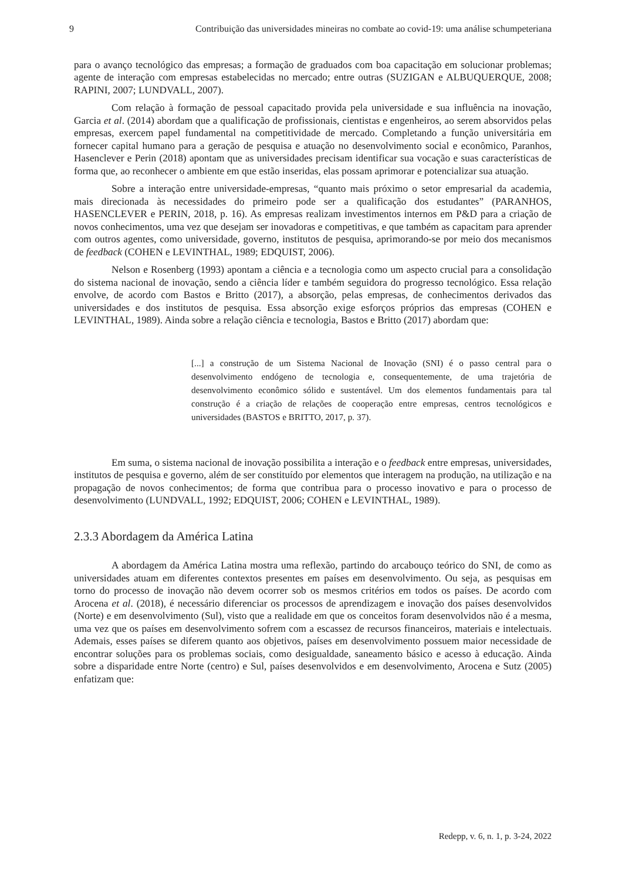9 Contribuição das universidades mineiras no combate ao covid-19: uma análise schumpeteriana
para o avanço tecnológico das empresas; a formação de graduados com boa capacitação em solucionar problemas; agente de interação com empresas estabelecidas no mercado; entre outras (SUZIGAN e ALBUQUERQUE, 2008; RAPINI, 2007; LUNDVALL, 2007).
Com relação à formação de pessoal capacitado provida pela universidade e sua influência na inovação, Garcia et al. (2014) abordam que a qualificação de profissionais, cientistas e engenheiros, ao serem absorvidos pelas empresas, exercem papel fundamental na competitividade de mercado. Completando a função universitária em fornecer capital humano para a geração de pesquisa e atuação no desenvolvimento social e econômico, Paranhos, Hasenclever e Perin (2018) apontam que as universidades precisam identificar sua vocação e suas características de forma que, ao reconhecer o ambiente em que estão inseridas, elas possam aprimorar e potencializar sua atuação.
Sobre a interação entre universidade-empresas, “quanto mais próximo o setor empresarial da academia, mais direcionada às necessidades do primeiro pode ser a qualificação dos estudantes” (PARANHOS, HASENCLEVER e PERIN, 2018, p. 16). As empresas realizam investimentos internos em P&D para a criação de novos conhecimentos, uma vez que desejam ser inovadoras e competitivas, e que também as capacitam para aprender com outros agentes, como universidade, governo, institutos de pesquisa, aprimorando-se por meio dos mecanismos de feedback (COHEN e LEVINTHAL, 1989; EDQUIST, 2006).
Nelson e Rosenberg (1993) apontam a ciência e a tecnologia como um aspecto crucial para a consolidação do sistema nacional de inovação, sendo a ciência líder e também seguidora do progresso tecnológico. Essa relação envolve, de acordo com Bastos e Britto (2017), a absorção, pelas empresas, de conhecimentos derivados das universidades e dos institutos de pesquisa. Essa absorção exige esforços próprios das empresas (COHEN e LEVINTHAL, 1989). Ainda sobre a relação ciência e tecnologia, Bastos e Britto (2017) abordam que:
[...] a construção de um Sistema Nacional de Inovação (SNI) é o passo central para o desenvolvimento endógeno de tecnologia e, consequentemente, de uma trajetória de desenvolvimento econômico sólido e sustentável. Um dos elementos fundamentais para tal construção é a criação de relações de cooperação entre empresas, centros tecnológicos e universidades (BASTOS e BRITTO, 2017, p. 37).
Em suma, o sistema nacional de inovação possibilita a interação e o feedback entre empresas, universidades, institutos de pesquisa e governo, além de ser constituído por elementos que interagem na produção, na utilização e na propagação de novos conhecimentos; de forma que contribua para o processo inovativo e para o processo de desenvolvimento (LUNDVALL, 1992; EDQUIST, 2006; COHEN e LEVINTHAL, 1989).
2.3.3 Abordagem da América Latina
A abordagem da América Latina mostra uma reflexão, partindo do arcabouço teórico do SNI, de como as universidades atuam em diferentes contextos presentes em países em desenvolvimento. Ou seja, as pesquisas em torno do processo de inovação não devem ocorrer sob os mesmos critérios em todos os países. De acordo com Arocena et al. (2018), é necessário diferenciar os processos de aprendizagem e inovação dos países desenvolvidos (Norte) e em desenvolvimento (Sul), visto que a realidade em que os conceitos foram desenvolvidos não é a mesma, uma vez que os países em desenvolvimento sofrem com a escassez de recursos financeiros, materiais e intelectuais. Ademais, esses países se diferem quanto aos objetivos, países em desenvolvimento possuem maior necessidade de encontrar soluções para os problemas sociais, como desigualdade, saneamento básico e acesso à educação. Ainda sobre a disparidade entre Norte (centro) e Sul, países desenvolvidos e em desenvolvimento, Arocena e Sutz (2005) enfatizam que:
Redepp, v. 6, n. 1, p. 3-24, 2022